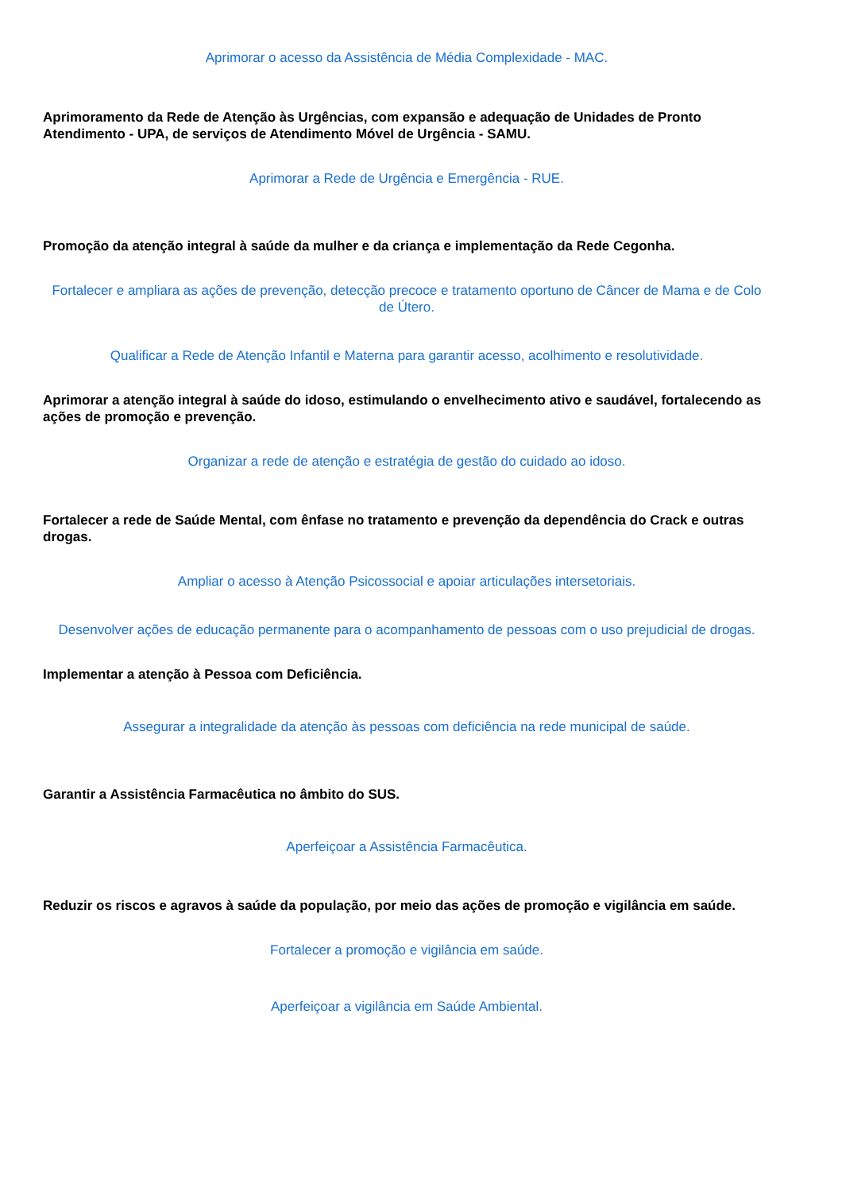Aprimorar o acesso da Assistência de Média Complexidade - MAC.
Aprimoramento da Rede de Atenção às Urgências, com expansão e adequação de Unidades de Pronto Atendimento - UPA, de serviços de Atendimento Móvel de Urgência - SAMU.
Aprimorar a Rede de Urgência e Emergência - RUE.
Promoção da atenção integral à saúde da mulher e da criança e implementação da Rede Cegonha.
Fortalecer e ampliara as ações de prevenção, detecção precoce e tratamento oportuno de Câncer de Mama e de Colo de Útero.
Qualificar a Rede de Atenção Infantil e Materna para garantir acesso, acolhimento e resolutividade.
Aprimorar a atenção integral à saúde do idoso, estimulando o envelhecimento ativo e saudável, fortalecendo as ações de promoção e prevenção.
Organizar a rede de atenção e estratégia de gestão do cuidado ao idoso.
Fortalecer a rede de Saúde Mental, com ênfase no tratamento e prevenção da dependência do Crack e outras drogas.
Ampliar o acesso à Atenção Psicossocial e apoiar articulações intersetoriais.
Desenvolver ações de educação permanente para o acompanhamento de pessoas com o uso prejudicial de drogas.
Implementar a atenção à Pessoa com Deficiência.
Assegurar a integralidade da atenção às pessoas com deficiência na rede municipal de saúde.
Garantir a Assistência Farmacêutica no âmbito do SUS.
Aperfeiçoar a Assistência Farmacêutica.
Reduzir os riscos e agravos à saúde da população, por meio das ações de promoção e vigilância em saúde.
Fortalecer a promoção e vigilância em saúde.
Aperfeiçoar a vigilância em Saúde Ambiental.